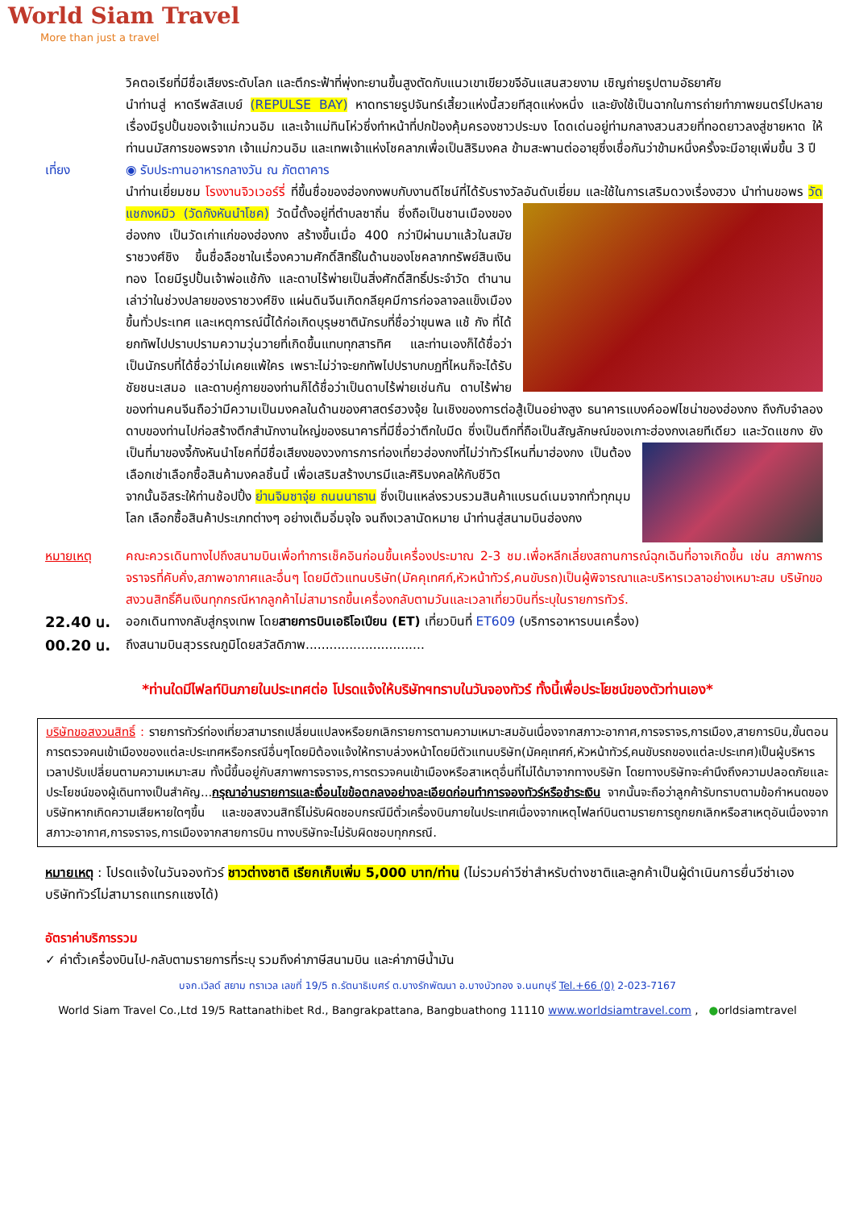World Siam Travel
More than just a travel
วิคตอเรียที่มีชื่อเสียงระดับโลก และตึกระฟ้าที่พุ่งทะยานขึ้นสูงตัดกับแนวเขาเขียวขจีอันแสนสวยงาม เชิญถ่ายรูปตามอัธยาศัย
นำท่านสู่ หาดรีพลัสเบย์ (REPULSE BAY) หาดทรายรูปจันทร์เสี้ยวแห่งนี้สวยทีสุดแห่งหนึ่ง และยังใช้เป็นฉากในการถ่ายทำภาพยนตร์ไปหลายเรื่องมีรูปปั้นของเจ้าแม่กวนอิม และเจ้าแม่ทินโห่วซึ่งทำหน้าที่ปกป้องคุ้มครองชาวประมง โดดเด่นอยู่ท่ามกลางสวนสวยที่ทอดยาวลงสู่ชายหาด ให้ท่านนมัสการขอพรจาก เจ้าแม่กวนอิม และเทพเจ้าแห่งโชคลาภเพื่อเป็นสิริมงคล ข้ามสะพานต่ออายุซึ่งเชื่อกันว่าข้ามหนึ่งครั้งจะมีอายุเพิ่มขึ้น 3 ปี
เที่ยง ◉ รับประทานอาหารกลางวัน ณ ภัตตาคาร
นำท่านเยี่ยมชม โรงงานจิวเวอร์รี่ ที่ขึ้นชื่อของฮ่องกงพบกับงานดีไซน์ที่ได้รับรางวัลอันดับเยี่ยม และใช้ในการเสริมดวงเรื่องฮวง
นำท่านขอพร วัดแชกงหมิว (วัดกังหันนำโชค) วัดนี้ตั้งอยู่ที่ตำบลซาถิ่น ซึ่งถือเป็นชานเมืองของฮ่องกง เป็นวัดเก่าแก่ของฮ่องกง สร้างขึ้นเมื่อ 400 กว่าปีผ่านมาแล้วในสมัยราชวงศ์ชิง ขึ้นชื่อลือชาในเรื่องความศักดิ์สิทธิ์ในด้านของโชคลาภทรัพย์สินเงินทอง โดยมีรูปปั้นเจ้าพ่อแช้กัง และดาบไร้พ่ายเป็นสิ่งศักดิ์สิทธิ์ประจำวัด ตำนานเล่าว่าในช่วงปลายของราชวงศ์ชิง แผ่นดินจีนเกิดกลียุคมีการก่อจลาจลแข็งเมืองขึ้นทั่วประเทศ และเหตุการณ์นี้ได้ก่อเกิดบุรุษชาตินักรบที่ชื่อว่าขุนพล แช้ กัง ที่ได้ยกทัพไปปราบปรามความวุ่นวายที่เกิดขึ้นแทบทุกสารทิศ และท่านเองก็ได้ชื่อว่าเป็นนักรบที่ได้ชื่อว่าไม่เคยแพ้ใคร เพราะไม่ว่าจะยกทัพไปปราบกบฏที่ไหนก็จะได้รับชัยชนะเสมอ และดาบคู่กายของท่านก็ได้ชื่อว่าเป็นดาบไร้พ่ายเช่นกัน ดาบไร้พ่ายของท่านคนจีนถือว่ามีความเป็นมงคลในด้านของศาสตร์ฮวงจุ้ย ในเชิงของการต่อสู้เป็นอย่างสูง ธนาคารแบงค์ออฟไชน่าของฮ่องกง ถึงกับจำลองดาบของท่านไปก่อสร้างตึกสำนักงานใหญ่ของธนาคารที่มีชื่อว่าตึกใบมีด ซึ่งเป็นตึกที่ถือเป็นสัญลักษณ์ของเกาะฮ่องกงเลยทีเดียว และวัดแชกง ยังเป็นที่มาของจี้กังหันนำโชคที่มีชื่อเสียงของวงการการท่องเที่ยวฮ่องกงที่ไม่ว่าทัวร์ไหน
ที่มาฮ่องกง เป็นต้องเลือกเช่าเลือกซื้อสินค้ามงคลชิ้นนี้ เพื่อเสริมสร้างบารมีและศิริมงคลให้กับชีวิต
จากนั้นอิสระให้ท่านช้อปปิ้ง ย่านจิมซาจุ่ย ถนนนาธาน ซึ่งเป็นแหล่งรวบรวมสินค้าแบรนด์เนมจากทั่วทุกมุมโลก เลือกซื้อสินค้าประเภทต่างๆ อย่างเต็มอิ่มจุใจ จนถึงเวลานัดหมาย นำท่านสู่สนามบินฮ่องกง
หมายเหตุ คณะควรเดินทางไปถึงสนามบินเพื่อทำการเช็คอินก่อนขึ้นเครื่องประมาณ 2-3 ชม.เพื่อหลีกเลี่ยงสถานการณ์ฉุกเฉินที่อาจเกิดขึ้น เช่น สภาพการจราจรที่คับคั่ง,สภาพอากาศและอื่นๆ โดยมีตัวแทนบริษัท(มัคคุเทศก์,หัวหน้าทัวร์,คนขับรถ)เป็นผู้พิจารณาและบริหารเวลาอย่างเหมาะสม บริษัทขอสงวนสิทธิ์คืนเงินทุกกรณีหากลูกค้าไม่สามารถขึ้นเครื่องกลับตามวันและเวลาเที่ยวบินที่ระบุในรายการทัวร์.
22.40 น.
ออกเดินทางกลับสู่กรุงเทพ โดยสายการบินเอธิโอเปียน (ET) เที่ยวบินที่ ET609 (บริการอาหารบนเครื่อง)
00.20 น.
ถึงสนามบินสุวรรณภูมิโดยสวัสดิภาพ..............................
*ท่านใดมีไฟลท์บินภายในประเทศต่อ โปรดแจ้งให้บริษัทฯทราบในวันจองทัวร์ ทั้งนี้เพื่อประโยชน์ของตัวท่านเอง*
บริษัทขอสงวนสิทธิ์ : รายการทัวร์ท่องเที่ยวสามารถเปลี่ยนแปลงหรือยกเลิกรายการตามความเหมาะสมอันเนื่องจากสภาวะอากาศ,การจราจร,การเมือง,สายการบิน,ขั้นตอนการตรวจคนเข้าเมืองของแต่ละประเทศหรือกรณีอื่นๆโดยมิต้องแจ้งให้ทราบล่วงหน้าโดยมีตัวแทนบริษัท(มัคคุเทศก์,หัวหน้าทัวร์,คนขับรถของแต่ละประเทศ)เป็นผู้บริหารเวลาปรับเปลี่ยนตามความเหมาะสม ทั้งนี้ขึ้นอยู่กับสภาพการจราจร,การตรวจคนเข้าเมืองหรือสาเหตุอื่นที่ไม่ได้มาจากทางบริษัท โดยทางบริษัทจะคำนึงถึงความปลอดภัยและประโยชน์ของผู้เดินทางเป็นสำคัญ...กรุณาอ่านรายการและเงื่อนไขข้อตกลงอย่างละเอียดก่อนทำการจองทัวร์หรือชำระเงิน จากนั้นจะถือว่าลูกค้ารับทราบตามข้อกำหนดของบริษัทหากเกิดความเสียหายใดๆขึ้น และขอสงวนสิทธิ์ไม่รับผิดชอบกรณีมีตั๋วเครื่องบินภายในประเทศเนื่องจากเหตุไฟลท์บินตามรายการถูกยกเลิกหรือสาเหตุอันเนื่องจากสภาวะอากาศ,การจราจร,การเมืองจากสายการบิน ทางบริษัทจะไม่รับผิดชอบทุกกรณี.
หมายเหตุ : โปรดแจ้งในวันจองทัวร์ ชาวต่างชาติ เรียกเก็บเพิ่ม 5,000 บาท/ท่าน (ไม่รวมค่าวีซ่าสำหรับต่างชาติและลูกค้าเป็นผู้ดำเนินการยื่นวีซ่าเอง บริษัททัวร์ไม่สามารถแทรกแซงได้)
อัตราค่าบริการรวม
✓ ค่าตั๋วเครื่องบินไป-กลับตามรายการที่ระบุ รวมถึงค่าภาษีสนามบิน และค่าภาษีน้ำมัน
บจก.เวิลด์ สยาม ทราเวล เลขที่ 19/5 ถ.รัตนาธิเบศร์ ต.บางรักพัฒนา อ.บางบัวทอง จ.นนทบุรี Tel.+66 (0) 2-023-7167
World Siam Travel Co.,Ltd 19/5 Rattanathibet Rd., Bangrakpattana, Bangbuathong 11110 www.worldsiamtravel.com , ●orldsiamtravel